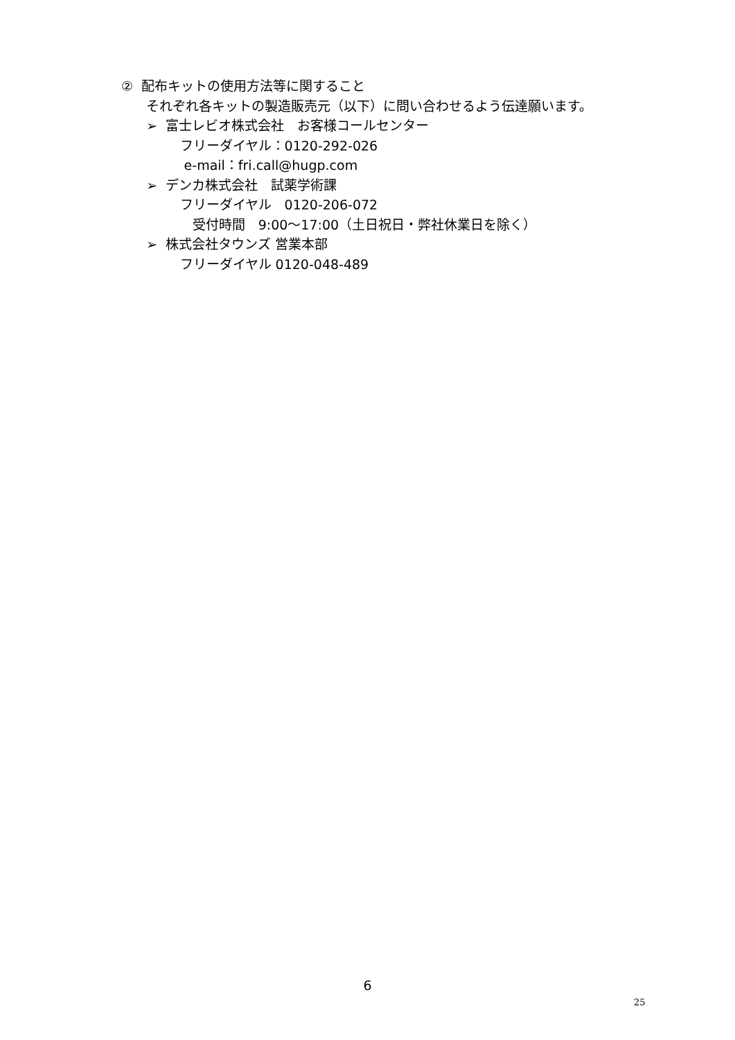② 配布キットの使用方法等に関すること
それぞれ各キットの製造販売元（以下）に問い合わせるよう伝達願います。
➢ 富士レビオ株式会社　お客様コールセンター
フリーダイヤル：0120-292-026
e-mail：fri.call@hugp.com
➢ デンカ株式会社　試薬学術課
フリーダイヤル　0120-206-072
受付時間　9:00～17:00（土日祝日・弊社休業日を除く）
➢ 株式会社タウンズ 営業本部
フリーダイヤル 0120-048-489
6
25